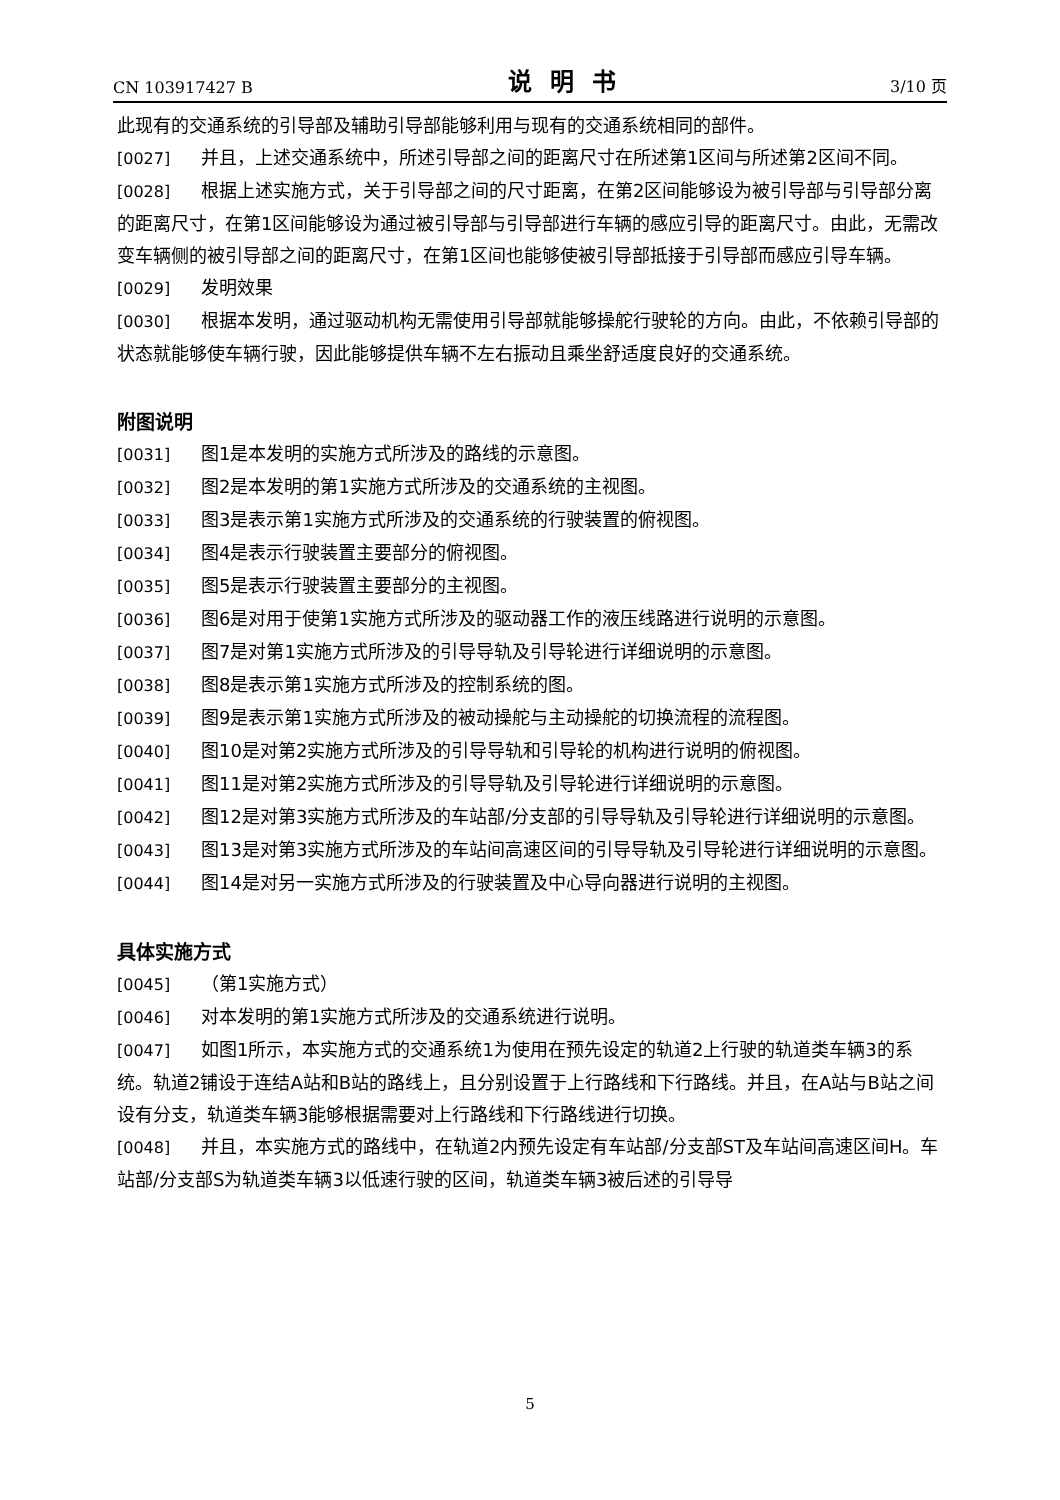CN 103917427 B 说明书 3/10 页
此现有的交通系统的引导部及辅助引导部能够利用与现有的交通系统相同的部件。
[0027] 并且，上述交通系统中，所述引导部之间的距离尺寸在所述第1区间与所述第2区间不同。
[0028] 根据上述实施方式，关于引导部之间的尺寸距离，在第2区间能够设为被引导部与引导部分离的距离尺寸，在第1区间能够设为通过被引导部与引导部进行车辆的感应引导的距离尺寸。由此，无需改变车辆侧的被引导部之间的距离尺寸，在第1区间也能够使被引导部抵接于引导部而感应引导车辆。
[0029] 发明效果
[0030] 根据本发明，通过驱动机构无需使用引导部就能够操舵行驶轮的方向。由此，不依赖引导部的状态就能够使车辆行驶，因此能够提供车辆不左右振动且乘坐舒适度良好的交通系统。
附图说明
[0031] 图1是本发明的实施方式所涉及的路线的示意图。
[0032] 图2是本发明的第1实施方式所涉及的交通系统的主视图。
[0033] 图3是表示第1实施方式所涉及的交通系统的行驶装置的俯视图。
[0034] 图4是表示行驶装置主要部分的俯视图。
[0035] 图5是表示行驶装置主要部分的主视图。
[0036] 图6是对用于使第1实施方式所涉及的驱动器工作的液压线路进行说明的示意图。
[0037] 图7是对第1实施方式所涉及的引导导轨及引导轮进行详细说明的示意图。
[0038] 图8是表示第1实施方式所涉及的控制系统的图。
[0039] 图9是表示第1实施方式所涉及的被动操舵与主动操舵的切换流程的流程图。
[0040] 图10是对第2实施方式所涉及的引导导轨和引导轮的机构进行说明的俯视图。
[0041] 图11是对第2实施方式所涉及的引导导轨及引导轮进行详细说明的示意图。
[0042] 图12是对第3实施方式所涉及的车站部/分支部的引导导轨及引导轮进行详细说明的示意图。
[0043] 图13是对第3实施方式所涉及的车站间高速区间的引导导轨及引导轮进行详细说明的示意图。
[0044] 图14是对另一实施方式所涉及的行驶装置及中心导向器进行说明的主视图。
具体实施方式
[0045] （第1实施方式）
[0046] 对本发明的第1实施方式所涉及的交通系统进行说明。
[0047] 如图1所示，本实施方式的交通系统1为使用在预先设定的轨道2上行驶的轨道类车辆3的系统。轨道2铺设于连结A站和B站的路线上，且分别设置于上行路线和下行路线。并且，在A站与B站之间设有分支，轨道类车辆3能够根据需要对上行路线和下行路线进行切换。
[0048] 并且，本实施方式的路线中，在轨道2内预先设定有车站部/分支部ST及车站间高速区间H。车站部/分支部S为轨道类车辆3以低速行驶的区间，轨道类车辆3被后述的引导导
5